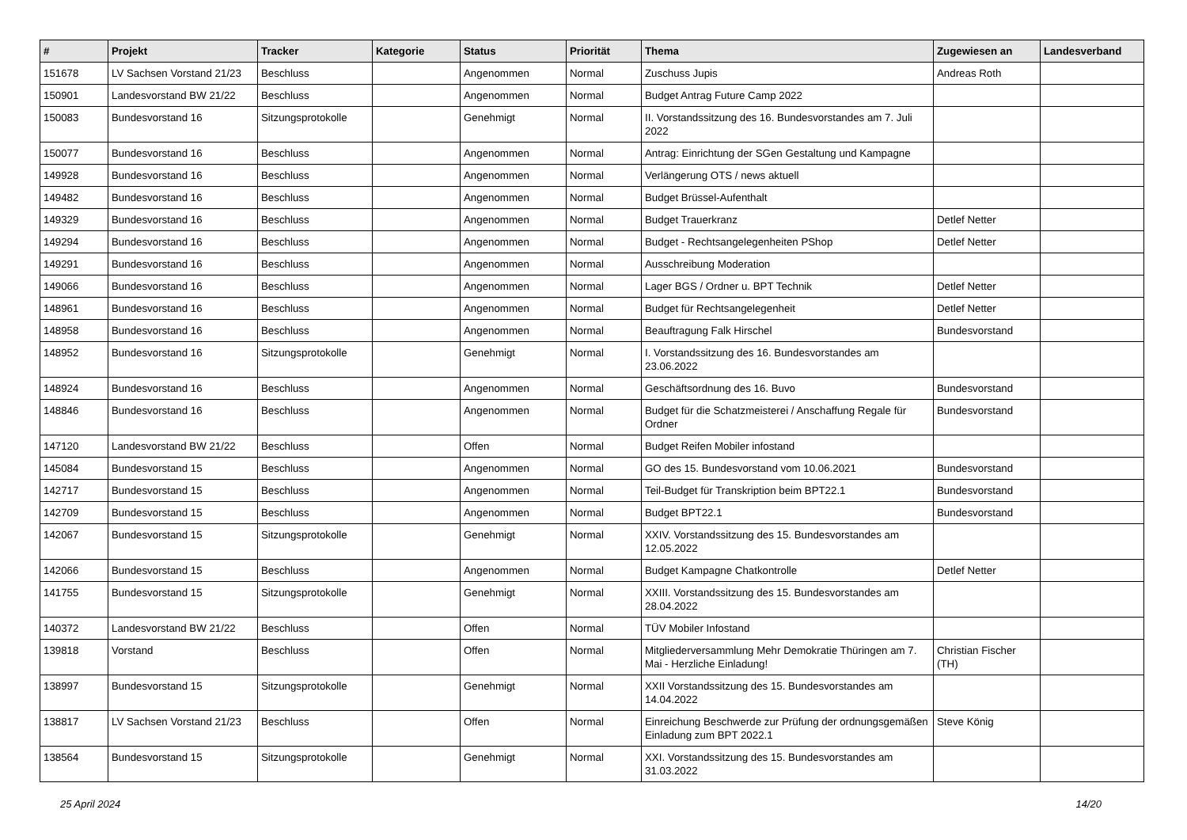| # | Projekt | Tracker | Kategorie | Status | Priorität | Thema | Zugewiesen an | Landesverband |
| --- | --- | --- | --- | --- | --- | --- | --- | --- |
| 151678 | LV Sachsen Vorstand 21/23 | Beschluss | | Angenommen | Normal | Zuschuss Jupis | Andreas Roth | |
| 150901 | Landesvorstand BW 21/22 | Beschluss | | Angenommen | Normal | Budget Antrag Future Camp 2022 | | |
| 150083 | Bundesvorstand 16 | Sitzungsprotokolle | | Genehmigt | Normal | II. Vorstandssitzung des 16. Bundesvorstandes am 7. Juli 2022 | | |
| 150077 | Bundesvorstand 16 | Beschluss | | Angenommen | Normal | Antrag: Einrichtung der SGen Gestaltung und Kampagne | | |
| 149928 | Bundesvorstand 16 | Beschluss | | Angenommen | Normal | Verlängerung OTS / news aktuell | | |
| 149482 | Bundesvorstand 16 | Beschluss | | Angenommen | Normal | Budget Brüssel-Aufenthalt | | |
| 149329 | Bundesvorstand 16 | Beschluss | | Angenommen | Normal | Budget Trauerkranz | Detlef Netter | |
| 149294 | Bundesvorstand 16 | Beschluss | | Angenommen | Normal | Budget - Rechtsangelegenheiten PShop | Detlef Netter | |
| 149291 | Bundesvorstand 16 | Beschluss | | Angenommen | Normal | Ausschreibung Moderation | | |
| 149066 | Bundesvorstand 16 | Beschluss | | Angenommen | Normal | Lager BGS / Ordner u. BPT Technik | Detlef Netter | |
| 148961 | Bundesvorstand 16 | Beschluss | | Angenommen | Normal | Budget für Rechtsangelegenheit | Detlef Netter | |
| 148958 | Bundesvorstand 16 | Beschluss | | Angenommen | Normal | Beauftragung Falk Hirschel | Bundesvorstand | |
| 148952 | Bundesvorstand 16 | Sitzungsprotokolle | | Genehmigt | Normal | I. Vorstandssitzung des 16. Bundesvorstandes am 23.06.2022 | | |
| 148924 | Bundesvorstand 16 | Beschluss | | Angenommen | Normal | Geschäftsordnung des 16. Buvo | Bundesvorstand | |
| 148846 | Bundesvorstand 16 | Beschluss | | Angenommen | Normal | Budget für die Schatzmeisterei / Anschaffung Regale für Ordner | Bundesvorstand | |
| 147120 | Landesvorstand BW 21/22 | Beschluss | | Offen | Normal | Budget Reifen Mobiler infostand | | |
| 145084 | Bundesvorstand 15 | Beschluss | | Angenommen | Normal | GO des 15. Bundesvorstand vom 10.06.2021 | Bundesvorstand | |
| 142717 | Bundesvorstand 15 | Beschluss | | Angenommen | Normal | Teil-Budget für Transkription beim BPT22.1 | Bundesvorstand | |
| 142709 | Bundesvorstand 15 | Beschluss | | Angenommen | Normal | Budget BPT22.1 | Bundesvorstand | |
| 142067 | Bundesvorstand 15 | Sitzungsprotokolle | | Genehmigt | Normal | XXIV. Vorstandssitzung des 15. Bundesvorstandes am 12.05.2022 | | |
| 142066 | Bundesvorstand 15 | Beschluss | | Angenommen | Normal | Budget Kampagne Chatkontrolle | Detlef Netter | |
| 141755 | Bundesvorstand 15 | Sitzungsprotokolle | | Genehmigt | Normal | XXIII. Vorstandssitzung des 15. Bundesvorstandes am 28.04.2022 | | |
| 140372 | Landesvorstand BW 21/22 | Beschluss | | Offen | Normal | TÜV Mobiler Infostand | | |
| 139818 | Vorstand | Beschluss | | Offen | Normal | Mitgliederversammlung Mehr Demokratie Thüringen am 7. Mai - Herzliche Einladung! | Christian Fischer (TH) | |
| 138997 | Bundesvorstand 15 | Sitzungsprotokolle | | Genehmigt | Normal | XXII Vorstandssitzung des 15. Bundesvorstandes am 14.04.2022 | | |
| 138817 | LV Sachsen Vorstand 21/23 | Beschluss | | Offen | Normal | Einreichung Beschwerde zur Prüfung der ordnungsgemäßen Einladung zum BPT 2022.1 | Steve König | |
| 138564 | Bundesvorstand 15 | Sitzungsprotokolle | | Genehmigt | Normal | XXI. Vorstandssitzung des 15. Bundesvorstandes am 31.03.2022 | | |
25 April 2024 14/20